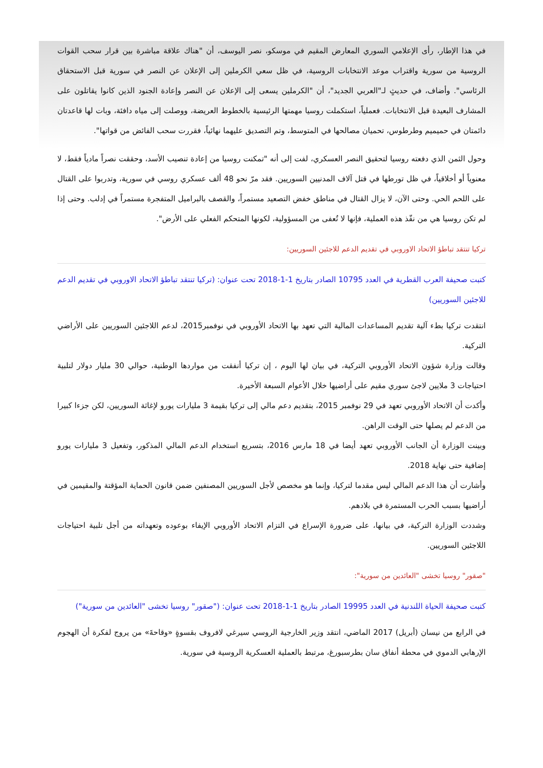في هذا الإطار، رأى الإعلامي السوري المعارض المقيم في موسكو، نصر اليوسف، أن "هناك علاقة مباشرة بين قرار سحب القوات الروسية من سورية واقتراب موعد الانتخابات الروسية، في ظل سعي الكرملين إلى الإعلان عن النصر في سورية قبل الاستحقاق الرئاسي". وأضاف، في حديثٍ لـ"العربي الجديد"، أن "الكرملين يسعى إلى الإعلان عن النصر وإعادة الجنود الذين كانوا يقاتلون على المشارف البعيدة قبل الانتخابات. فعملياً، استكملت روسيا مهمتها الرئيسية بالخطوط العريضة، ووصلت إلى مياه دافئة، وبات لها قاعدتان دائمتان في حميميم وطرطوس، تحميان مصالحها في المتوسط، وتم التصديق عليهما نهائياً، فقررت سحب الفائض من قواتها".
وحول الثمن الذي دفعته روسيا لتحقيق النصر العسكري، لفت إلى أنه "تمكنت روسيا من إعادة تنصيب الأسد، وحققت نصراً مادياً فقط، لا معنوياً أو أخلاقياً، في ظل تورطها في قتل آلاف المدنيين السوريين. فقد مرّ نحو 48 ألف عسكري روسي في سورية، وتدربوا على القتال على اللحم الحي. وحتى الآن، لا يزال القتال في مناطق خفض التصعيد مستمراً، والقصف بالبراميل المتفجرة مستمراً في إدلب. وحتى إذا لم تكن روسيا هي من نفّذ هذه العملية، فإنها لا تُعفى من المسؤولية، لكونها المتحكم الفعلي على الأرض".
تركيا تنتقد تباطؤ الاتحاد الاوروبي في تقديم الدعم للاجئين السوريين:
كتبت صحيفة العرب القطرية في العدد 10795 الصادر بتاريخ 1-1-2018 تحت عنوان: (تركيا تنتقد تباطؤ الاتحاد الاوروبي في تقديم الدعم للاجئين السوريين)
انتقدت تركيا بطء آلية تقديم المساعدات المالية التي تعهد بها الاتحاد الأوروبي في نوفمبر2015، لدعم اللاجئين السوريين على الأراضي التركية.
وقالت وزارة شؤون الاتحاد الأوروبي التركية، في بيان لها اليوم ، إن تركيا أنفقت من مواردها الوطنية، حوالي 30 مليار دولار لتلبية احتياجات 3 ملايين لاجئ سوري مقيم على أراضيها خلال الأعوام السبعة الأخيرة.
وأكدت أن الاتحاد الأوروبي تعهد في 29 نوفمبر 2015، بتقديم دعم مالي إلى تركيا بقيمة 3 مليارات يورو لإغاثة السوريين، لكن جزءا كبيرا من الدعم لم يصلها حتى الوقت الراهن.
وبينت الوزارة أن الجانب الأوروبي تعهد أيضا في 18 مارس 2016، بتسريع استخدام الدعم المالي المذكور، وتفعيل 3 مليارات يورو إضافية حتى نهاية 2018.
وأشارت أن هذا الدعم المالي ليس مقدما لتركيا، وإنما هو مخصص لأجل السوريين المصنفين ضمن قانون الحماية المؤقتة والمقيمين في أراضيها بسبب الحرب المستمرة في بلادهم.
وشددت الوزارة التركية، في بيانها، على ضرورة الإسراع في التزام الاتحاد الأوروبي الإيفاء بوعوده وتعهداته من أجل تلبية احتياجات اللاجئين السوريين.
"صقور" روسيا تخشى "العائدين من سورية":
كتبت صحيفة الحياة اللندنية في العدد 19995 الصادر بتاريخ 1-1-2018 تحت عنوان: ("صقور" روسيا تخشى "العائدين من سورية")
في الرابع من نيسان (أبريل) 2017 الماضي، انتقد وزير الخارجية الروسي سيرغي لافروف بقسوةٍ «وقاحةَ» من يروج لفكرة أن الهجوم الإرهابي الدموي في محطة أنفاق سان بطرسبورغ، مرتبط بالعملية العسكرية الروسية في سورية.